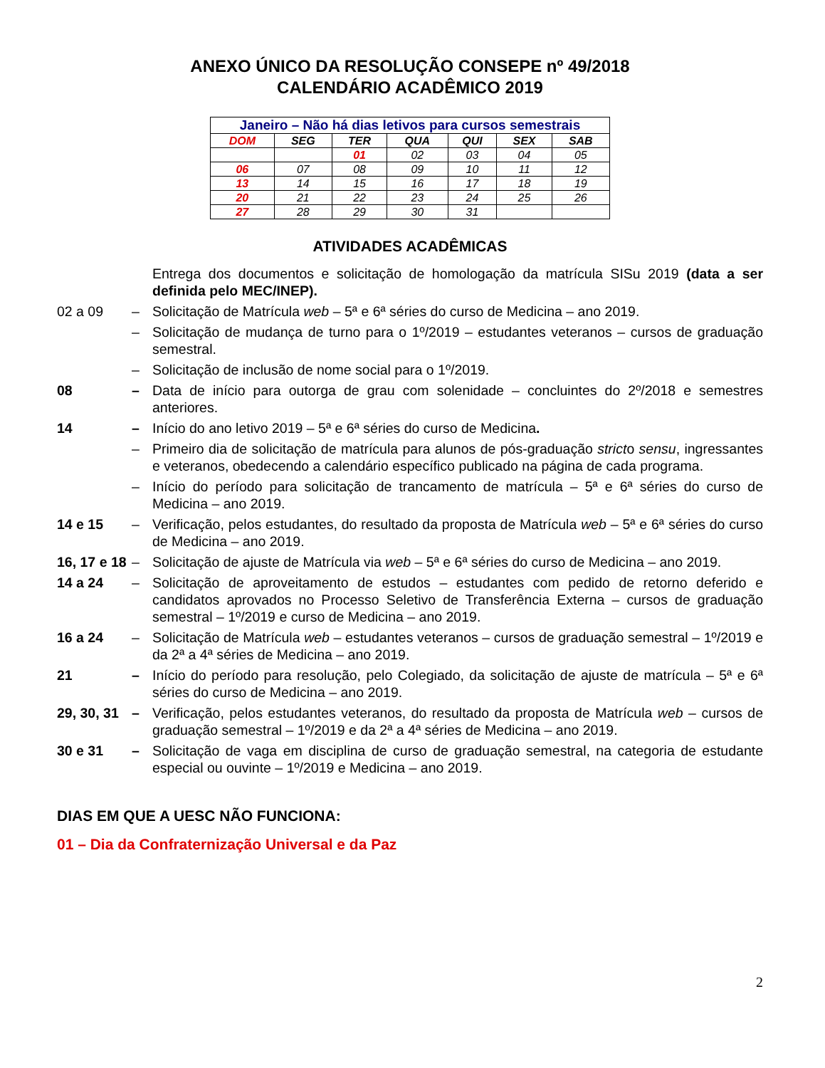ANEXO ÚNICO DA RESOLUÇÃO CONSEPE nº 49/2018
CALENDÁRIO ACADÊMICO 2019
| Janeiro – Não há dias letivos para cursos semestrais | | | | | | |
| --- | --- | --- | --- | --- | --- | --- |
| DOM | SEG | TER | QUA | QUI | SEX | SAB |
| | | 01 | 02 | 03 | 04 | 05 |
| 06 | 07 | 08 | 09 | 10 | 11 | 12 |
| 13 | 14 | 15 | 16 | 17 | 18 | 19 |
| 20 | 21 | 22 | 23 | 24 | 25 | 26 |
| 27 | 28 | 29 | 30 | 31 | | |
ATIVIDADES ACADÊMICAS
Entrega dos documentos e solicitação de homologação da matrícula SISu 2019 (data a ser definida pelo MEC/INEP).
02 a 09 – Solicitação de Matrícula web – 5ª e 6ª séries do curso de Medicina – ano 2019.
– Solicitação de mudança de turno para o 1º/2019 – estudantes veteranos – cursos de graduação semestral.
– Solicitação de inclusão de nome social para o 1º/2019.
08 – Data de início para outorga de grau com solenidade – concluintes do 2º/2018 e semestres anteriores.
14 – Início do ano letivo 2019 – 5ª e 6ª séries do curso de Medicina.
– Primeiro dia de solicitação de matrícula para alunos de pós-graduação stricto sensu, ingressantes e veteranos, obedecendo a calendário específico publicado na página de cada programa.
– Início do período para solicitação de trancamento de matrícula – 5ª e 6ª séries do curso de Medicina – ano 2019.
14 e 15 – Verificação, pelos estudantes, do resultado da proposta de Matrícula web – 5ª e 6ª séries do curso de Medicina – ano 2019.
16, 17 e 18 – Solicitação de ajuste de Matrícula via web – 5ª e 6ª séries do curso de Medicina – ano 2019.
14 a 24 – Solicitação de aproveitamento de estudos – estudantes com pedido de retorno deferido e candidatos aprovados no Processo Seletivo de Transferência Externa – cursos de graduação semestral – 1º/2019 e curso de Medicina – ano 2019.
16 a 24 – Solicitação de Matrícula web – estudantes veteranos – cursos de graduação semestral – 1º/2019 e da 2ª a 4ª séries de Medicina – ano 2019.
21 – Início do período para resolução, pelo Colegiado, da solicitação de ajuste de matrícula – 5ª e 6ª séries do curso de Medicina – ano 2019.
29, 30, 31 – Verificação, pelos estudantes veteranos, do resultado da proposta de Matrícula web – cursos de graduação semestral – 1º/2019 e da 2ª a 4ª séries de Medicina – ano 2019.
30 e 31 – Solicitação de vaga em disciplina de curso de graduação semestral, na categoria de estudante especial ou ouvinte – 1º/2019 e Medicina – ano 2019.
DIAS EM QUE A UESC NÃO FUNCIONA:
01 – Dia da Confraternização Universal e da Paz
2